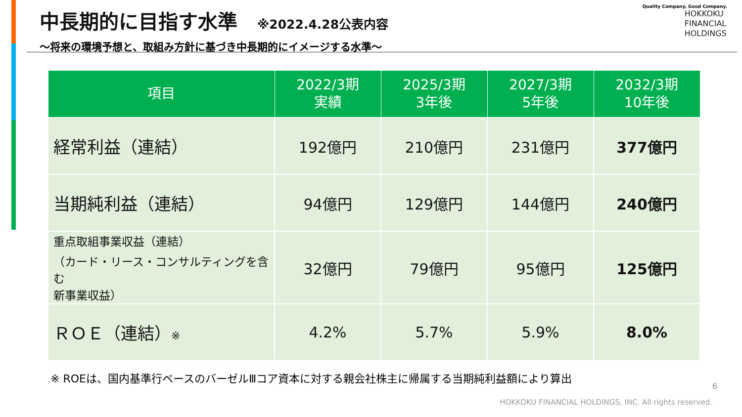中長期的に目指す水準 ※2022.4.28公表内容
～将来の環境予想と、取組み方針に基づき中長期的にイメージする水準～
Quality Company, Good Company.
HOKKOKU
FINANCIAL
HOLDINGS
| 項目 | 2022/3期 実績 | 2025/3期 3年後 | 2027/3期 5年後 | 2032/3期 10年後 |
| --- | --- | --- | --- | --- |
| 経常利益（連結） | 192億円 | 210億円 | 231億円 | 377億円 |
| 当期純利益（連結） | 94億円 | 129億円 | 144億円 | 240億円 |
| 重点取組事業収益（連結） （カード・リース・コンサルティングを含む 新事業収益） | 32億円 | 79億円 | 95億円 | 125億円 |
| ＲＯＥ（連結） ※ | 4.2% | 5.7% | 5.9% | 8.0% |
※ ROEは、国内基準行ベースのバーゼルⅢコア資本に対する親会社株主に帰属する当期純利益額により算出
6
HOKKOKU FINANCIAL HOLDINGS, INC. All rights reserved.